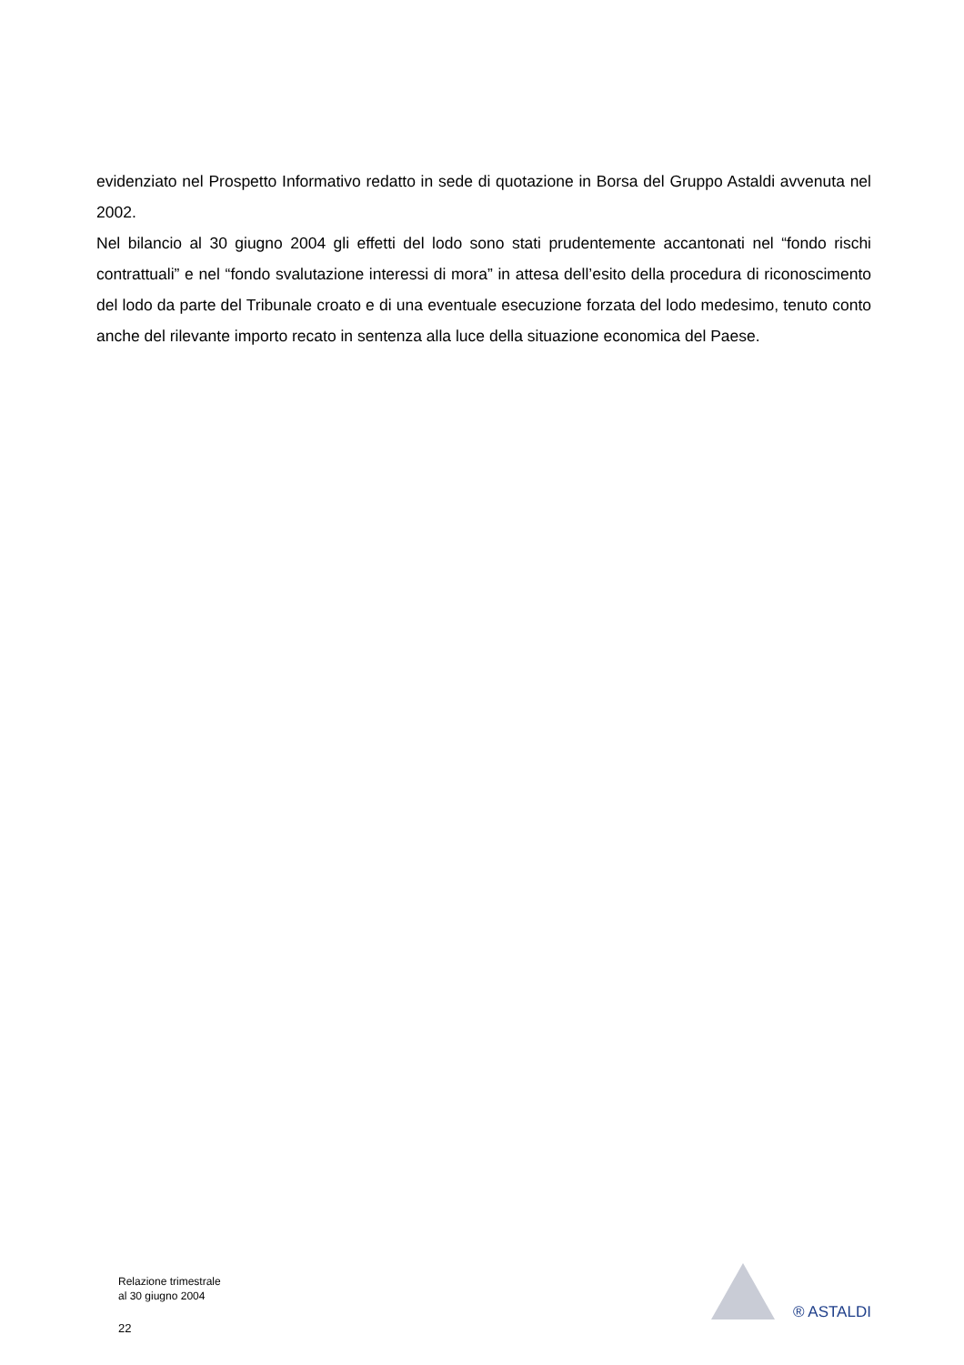evidenziato nel Prospetto Informativo redatto in sede di quotazione in Borsa del Gruppo Astaldi avvenuta nel 2002.
Nel bilancio al 30 giugno 2004 gli effetti del lodo sono stati prudentemente accantonati nel “fondo rischi contrattuali” e nel “fondo svalutazione interessi di mora” in attesa dell’esito della procedura di riconoscimento del lodo da parte del Tribunale croato e di una eventuale esecuzione forzata del lodo medesimo, tenuto conto anche del rilevante importo recato in sentenza alla luce della situazione economica del Paese.
Relazione trimestrale
al 30 giugno 2004
22
® ASTALDI